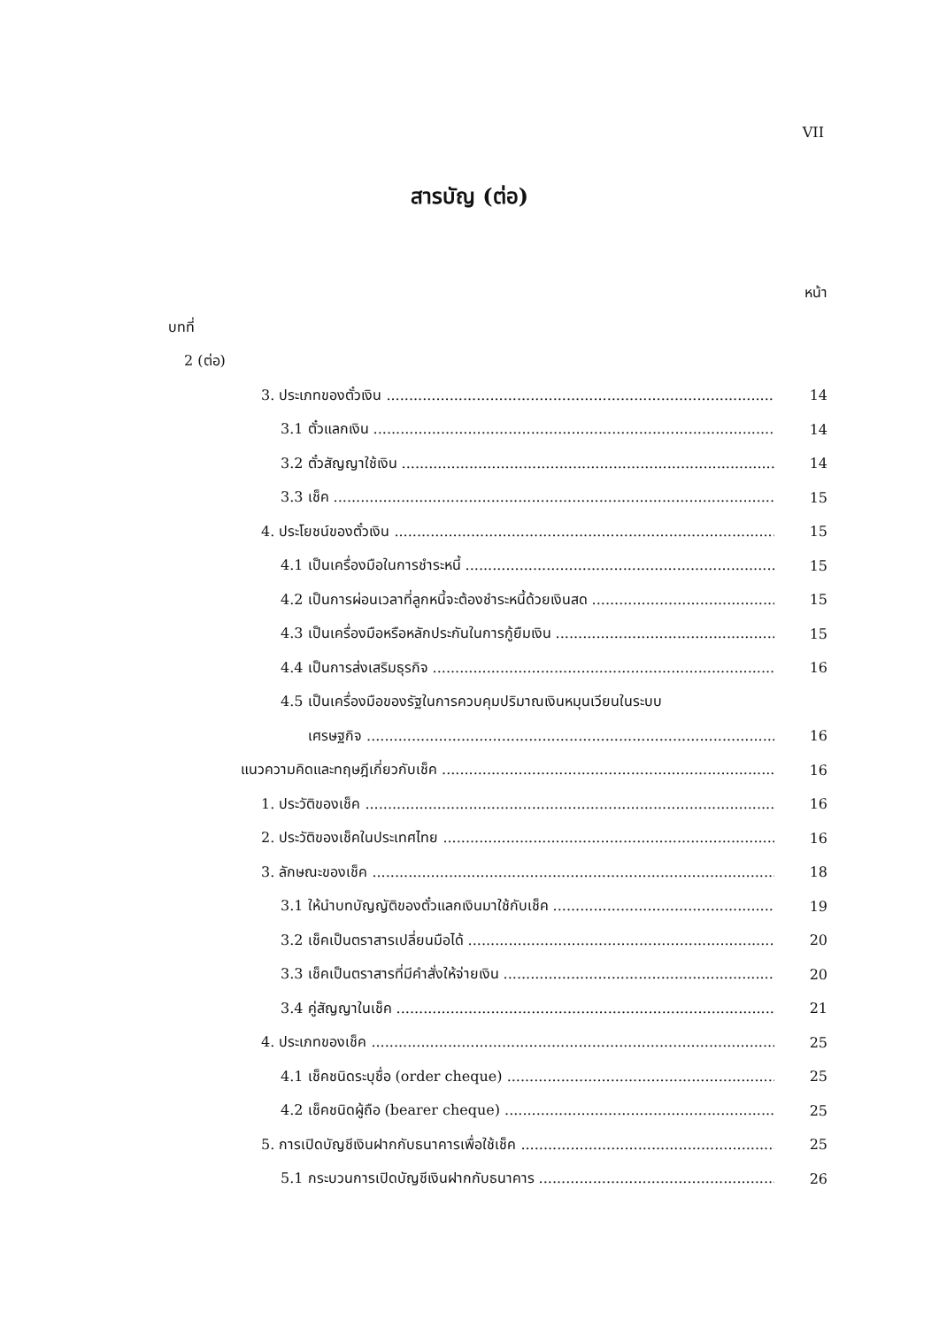VII
สารบัญ (ต่อ)
หน้า
บทที่
2 (ต่อ)
3. ประเภทของตั๋วเงิน 14
3.1 ตั๋วแลกเงิน 14
3.2 ตั๋วสัญญาใช้เงิน 14
3.3 เช็ค 15
4. ประโยชน์ของตั๋วเงิน 15
4.1 เป็นเครื่องมือในการชำระหนี้ 15
4.2 เป็นการผ่อนเวลาที่ลูกหนี้จะต้องชำระหนี้ด้วยเงินสด 15
4.3 เป็นเครื่องมือหรือหลักประกันในการกู้ยืมเงิน 15
4.4 เป็นการส่งเสริมธุรกิจ 16
4.5 เป็นเครื่องมือของรัฐในการควบคุมปริมาณเงินหมุนเวียนในระบบ
เศรษฐกิจ 16
แนวความคิดและทฤษฎีเกี่ยวกับเช็ค 16
1. ประวัติของเช็ค 16
2. ประวัติของเช็คในประเทศไทย 16
3. ลักษณะของเช็ค 18
3.1 ให้นำบทบัญญัติของตั๋วแลกเงินมาใช้กับเช็ค 19
3.2 เช็คเป็นตราสารเปลี่ยนมือได้ 20
3.3 เช็คเป็นตราสารที่มีคำสั่งให้จ่ายเงิน 20
3.4 คู่สัญญาในเช็ค 21
4. ประเภทของเช็ค 25
4.1 เช็คชนิดระบุชื่อ (order cheque) 25
4.2 เช็คชนิดผู้ถือ (bearer cheque) 25
5. การเปิดบัญชีเงินฝากกับธนาคารเพื่อใช้เช็ค 25
5.1 กระบวนการเปิดบัญชีเงินฝากกับธนาคาร 26